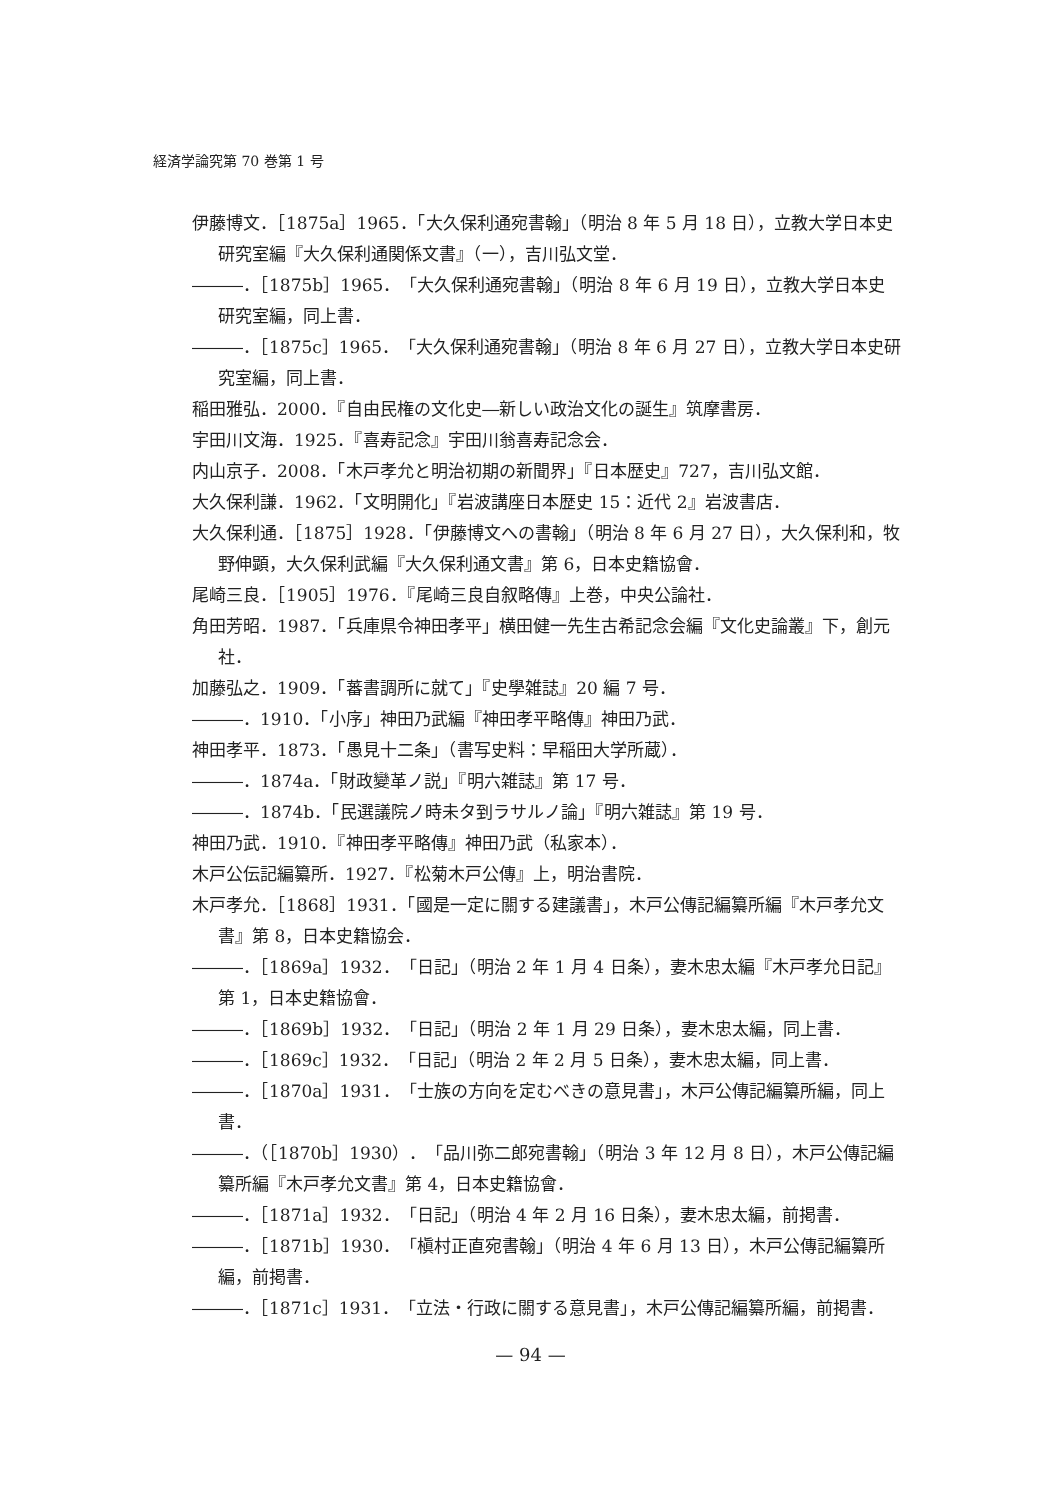経済学論究第 70 巻第 1 号
伊藤博文．［1875a］1965．「大久保利通宛書翰」（明治 8 年 5 月 18 日），立教大学日本史研究室編『大久保利通関係文書』（一），吉川弘文堂．
―――．［1875b］1965．「大久保利通宛書翰」（明治 8 年 6 月 19 日），立教大学日本史研究室編，同上書．
―――．［1875c］1965．「大久保利通宛書翰」（明治 8 年 6 月 27 日），立教大学日本史研究室編，同上書．
稲田雅弘．2000．『自由民権の文化史―新しい政治文化の誕生』筑摩書房．
宇田川文海．1925．『喜寿記念』宇田川翁喜寿記念会．
内山京子．2008．「木戸孝允と明治初期の新聞界」『日本歴史』727，吉川弘文館．
大久保利謙．1962．「文明開化」『岩波講座日本歴史 15：近代 2』岩波書店．
大久保利通．［1875］1928．「伊藤博文への書翰」（明治 8 年 6 月 27 日），大久保利和，牧野伸顕，大久保利武編『大久保利通文書』第 6，日本史籍協會．
尾崎三良．［1905］1976．『尾崎三良自叙略傳』上巻，中央公論社．
角田芳昭．1987．「兵庫県令神田孝平」横田健一先生古希記念会編『文化史論叢』下，創元社．
加藤弘之．1909．「蕃書調所に就て」『史學雑誌』20 編 7 号．
―――．1910．「小序」神田乃武編『神田孝平略傳』神田乃武．
神田孝平．1873．「愚見十二条」（書写史料：早稲田大学所蔵）．
―――．1874a．「財政變革ノ説」『明六雑誌』第 17 号．
―――．1874b．「民選議院ノ時未タ到ラサルノ論」『明六雑誌』第 19 号．
神田乃武．1910．『神田孝平略傳』神田乃武（私家本）．
木戸公伝記編纂所．1927．『松菊木戸公傳』上，明治書院．
木戸孝允．［1868］1931．「國是一定に關する建議書」，木戸公傳記編纂所編『木戸孝允文書』第 8，日本史籍協会．
―――．［1869a］1932．「日記」（明治 2 年 1 月 4 日条），妻木忠太編『木戸孝允日記』第 1，日本史籍協會．
―――．［1869b］1932．「日記」（明治 2 年 1 月 29 日条），妻木忠太編，同上書．
―――．［1869c］1932．「日記」（明治 2 年 2 月 5 日条），妻木忠太編，同上書．
―――．［1870a］1931．「士族の方向を定むべきの意見書」，木戸公傳記編纂所編，同上書．
―――．（［1870b］1930）．「品川弥二郎宛書翰」（明治 3 年 12 月 8 日），木戸公傳記編纂所編『木戸孝允文書』第 4，日本史籍協會．
―――．［1871a］1932．「日記」（明治 4 年 2 月 16 日条），妻木忠太編，前掲書．
―――．［1871b］1930．「槇村正直宛書翰」（明治 4 年 6 月 13 日），木戸公傳記編纂所編，前掲書．
―――．［1871c］1931．「立法・行政に關する意見書」，木戸公傳記編纂所編，前掲書．
— 94 —